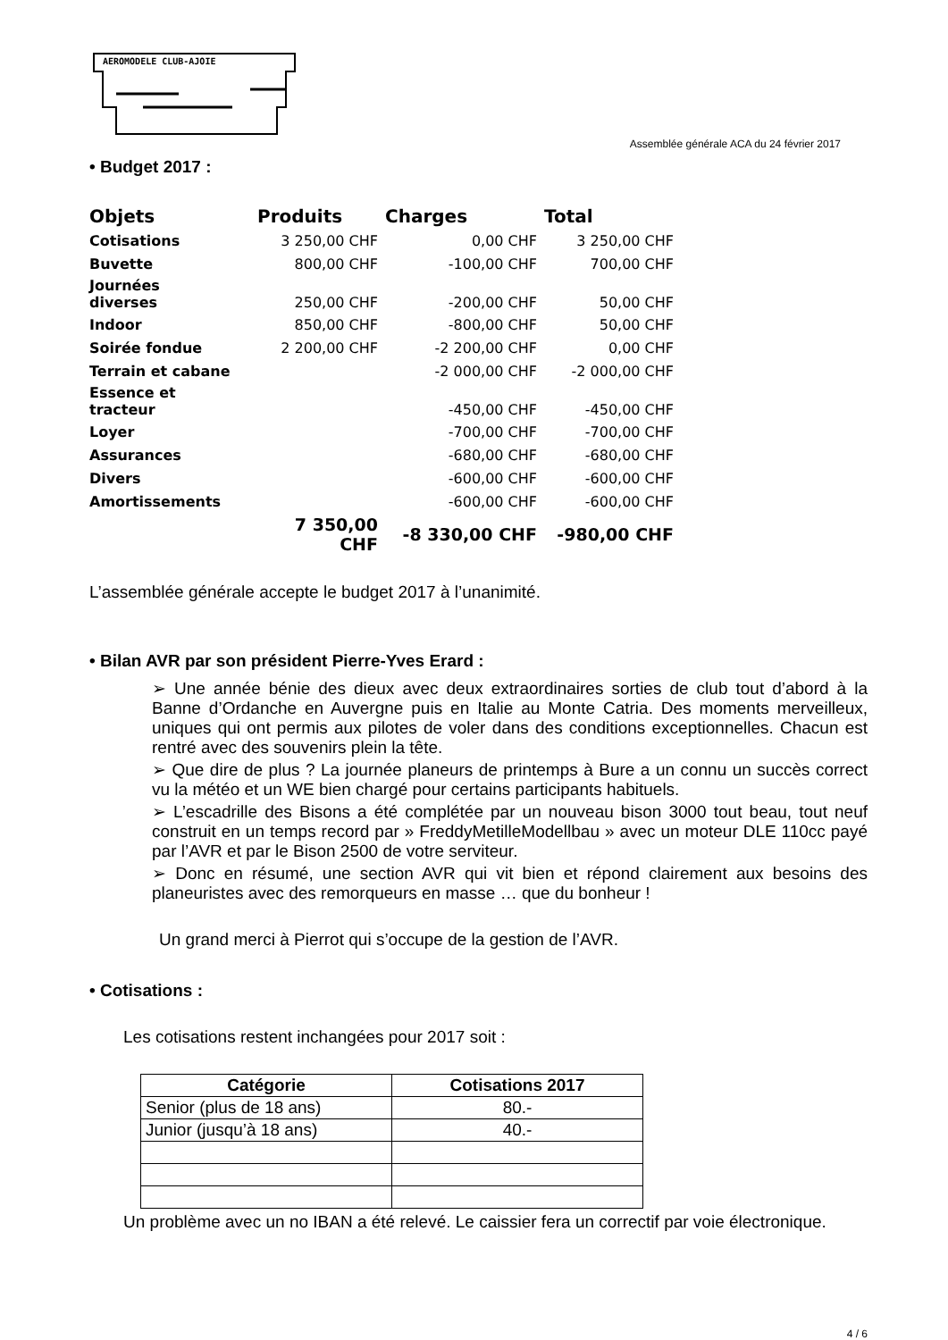AEROMODELE CLUB-AJOIE
Assemblée générale ACA du 24 février 2017
• Budget 2017 :
| Objets | Produits | Charges | Total |
| --- | --- | --- | --- |
| Cotisations | 3 250,00 CHF | 0,00 CHF | 3 250,00 CHF |
| Buvette | 800,00 CHF | -100,00 CHF | 700,00 CHF |
| Journées diverses | 250,00 CHF | -200,00 CHF | 50,00 CHF |
| Indoor | 850,00 CHF | -800,00 CHF | 50,00 CHF |
| Soirée fondue | 2 200,00 CHF | -2 200,00 CHF | 0,00 CHF |
| Terrain et cabane | | -2 000,00 CHF | -2 000,00 CHF |
| Essence et tracteur | | -450,00 CHF | -450,00 CHF |
| Loyer | | -700,00 CHF | -700,00 CHF |
| Assurances | | -680,00 CHF | -680,00 CHF |
| Divers | | -600,00 CHF | -600,00 CHF |
| Amortissements | | -600,00 CHF | -600,00 CHF |
| | 7 350,00 CHF | -8 330,00 CHF | -980,00 CHF |
L’assemblée générale accepte le budget 2017 à l’unanimité.
• Bilan AVR par son président Pierre-Yves Erard :
➢ Une année bénie des dieux avec deux extraordinaires sorties de club tout d’abord à la Banne d’Ordanche en Auvergne puis en Italie au Monte Catria. Des moments merveilleux, uniques qui ont permis aux pilotes de voler dans des conditions exceptionnelles. Chacun est rentré avec des souvenirs plein la tête.
➢ Que dire de plus ? La journée planeurs de printemps à Bure a un connu un succès correct vu la météo et un WE bien chargé pour certains participants habituels.
➢ L’escadrille des Bisons a été complétée par un nouveau bison 3000 tout beau, tout neuf construit en un temps record par » FreddyMetilleModellbau » avec un moteur DLE 110cc payé par l’AVR et par le Bison 2500 de votre serviteur.
➢ Donc en résumé, une section AVR qui vit bien et répond clairement aux besoins des planeuristes avec des remorqueurs en masse … que du bonheur !
Un grand merci à Pierrot qui s’occupe de la gestion de l’AVR.
• Cotisations :
Les cotisations restent inchangées pour 2017 soit :
| Catégorie | Cotisations 2017 |
| --- | --- |
| Senior (plus de 18 ans) | 80.- |
| Junior (jusqu’à 18 ans) | 40.- |
Un problème avec un no IBAN a été relevé. Le caissier fera un correctif par voie électronique.
4 / 6